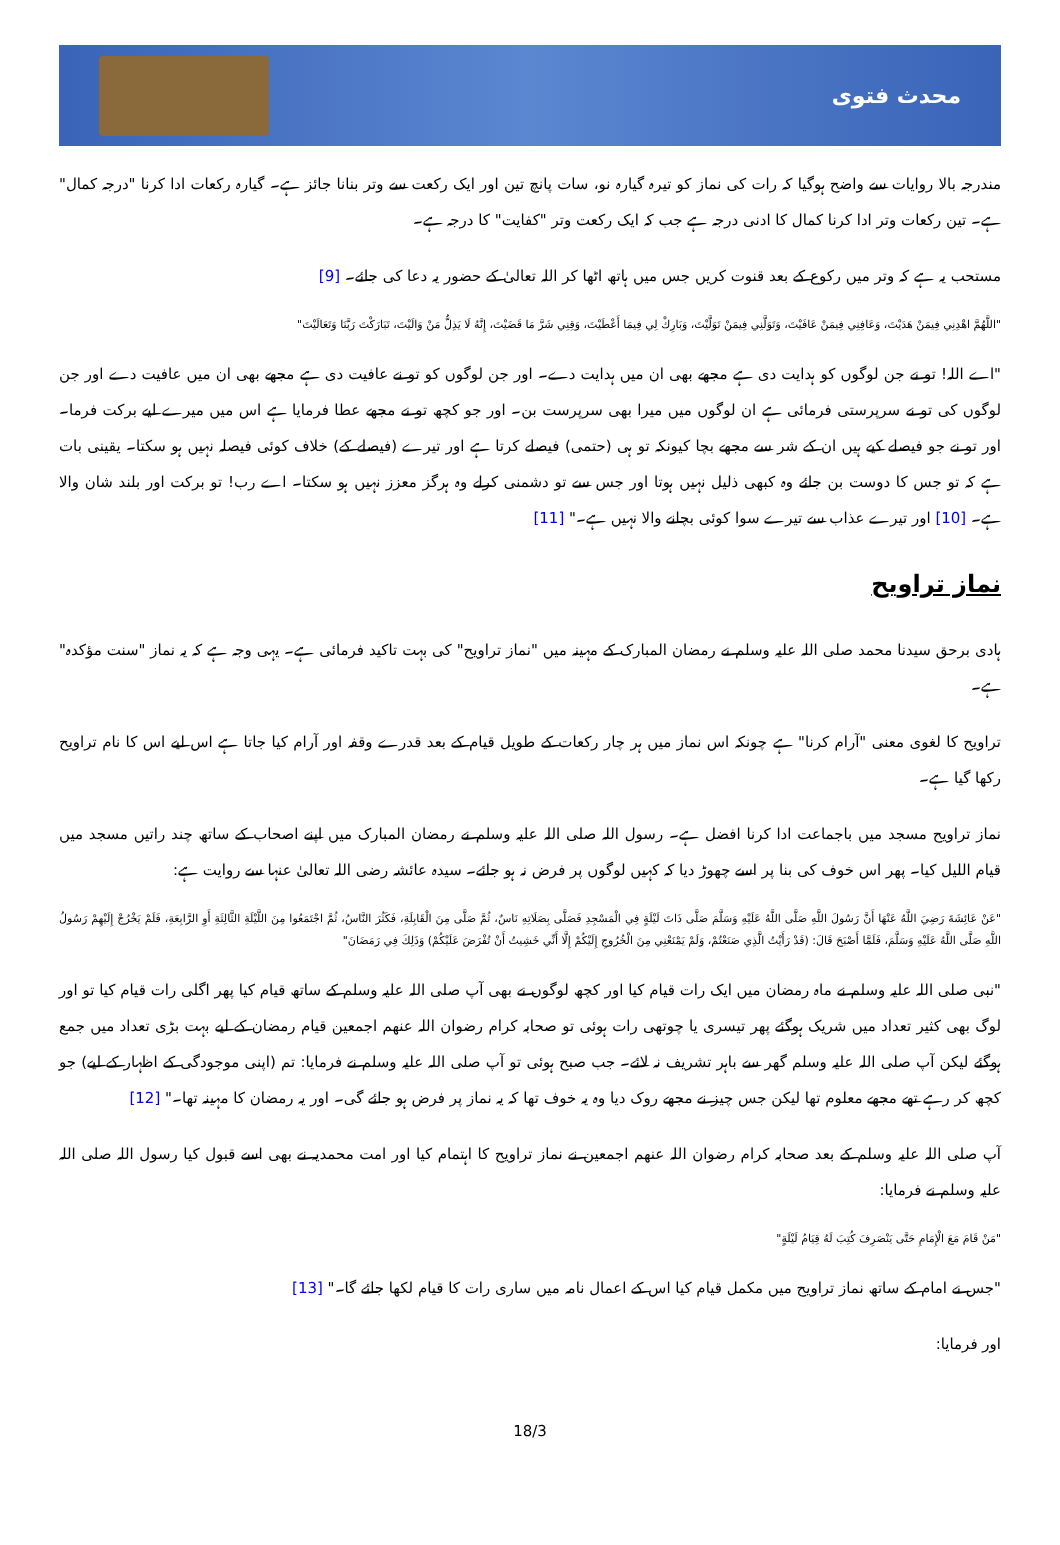محدث فتوی
مندرجہ بالا روایات سے واضح ہوگیا کہ رات کی نماز کو تیرہ گیارہ نو، سات پانچ تین اور ایک رکعت سے وتر بنانا جائز ہے۔ گیارہ رکعات ادا کرنا "درجہ کمال" ہے۔ تین رکعات وتر ادا کرنا کمال کا ادنی درجہ ہے جب کہ ایک رکعت وتر "کفایت" کا درجہ ہے۔
مستحب یہ ہے کہ وتر میں رکوع کے بعد قنوت کریں جس میں ہاتھ اٹھا کر اللہ تعالیٰ کے حضور یہ دعا کی جائے۔ [9]
"اللَّهُمَّ اهْدِنِي فِيمَنْ هَدَيْتَ، وَعَافِنِي فِيمَنْ عَافَيْتَ، وَتَوَلَّنِي فِيمَنْ تَوَلَّيْتَ، وَبَارِكْ لِي فِيمَا أَعْطَيْتَ، وَقِنِي شَرَّ مَا قَضَيْتَ، إِنَّهُ لَا يَذِلُّ مَنْ وَالَيْتَ، تَبَارَكْتَ رَبَّنَا وَتَعَالَيْتَ"
"اے اللہ! تو نے جن لوگوں کو ہدایت دی ہے مجھے بھی ان میں ہدایت دے۔ اور جن لوگوں کو تو نے عافیت دی ہے مجھے بھی ان میں عافیت دے اور جن لوگوں کی تو نے سرپرستی فرمائی ہے ان لوگوں میں میرا بھی سرپرست بن۔ اور جو کچھ تو نے مجھے عطا فرمایا ہے اس میں میرے لیے برکت فرما۔ اور تو نے جو فیصلے کیے ہیں ان کے شر سے مجھے بچا کیونکہ تو ہی (حتمی) فیصلے کرتا ہے اور تیرے (فیصلے کے) خلاف کوئی فیصلہ نہیں ہو سکتا۔ یقینی بات ہے کہ تو جس کا دوست بن جائے وہ کبھی ذلیل نہیں ہوتا اور جس سے تو دشمنی کرلے وہ ہرگز معزز نہیں ہو سکتا۔ اے رب! تو برکت اور بلند شان والا ہے۔ [10] اور تیرے عذاب سے تیرے سوا کوئی بچانے والا نہیں ہے۔" [11]
نماز تراویح
ہادی برحق سیدنا محمد صلی اللہ علیہ وسلم نے رمضان المبارک کے مہینہ میں "نماز تراویح" کی بہت تاکید فرمائی ہے۔ یہی وجہ ہے کہ یہ نماز "سنت مؤکدہ" ہے۔
تراویح کا لغوی معنی "آرام کرنا" ہے چونکہ اس نماز میں ہر چار رکعات کے طویل قیام کے بعد قدرے وقفہ اور آرام کیا جاتا ہے اس لیے اس کا نام تراویح رکھا گیا ہے۔
نماز تراویح مسجد میں باجماعت ادا کرنا افضل ہے۔ رسول اللہ صلی اللہ علیہ وسلم نے رمضان المبارک میں اپنے اصحاب کے ساتھ چند راتیں مسجد میں قیام اللیل کیا۔ پھر اس خوف کی بنا پر اسے چھوڑ دیا کہ کہیں لوگوں پر فرض نہ ہو جائے۔ سیدہ عائشہ رضی اللہ تعالیٰ عنہا سے روایت ہے:
"عَنْ عَائِشَةَ رَضِيَ اللَّهُ عَنْهَا أَنَّ رَسُولَ اللَّهِ صَلَّى اللَّهُ عَلَيْهِ وَسَلَّمَ صَلَّى ذَاتَ لَيْلَةٍ فِي الْمَسْجِدِ فَصَلَّى بِصَلَاتِهِ نَاسٌ، ثُمَّ صَلَّى مِنَ الْقَابِلَةِ، فَكَثُرَ النَّاسُ، ثُمَّ اجْتَمَعُوا مِنَ اللَّيْلَةِ الثَّالِثَةِ أَوِ الرَّابِعَةِ، فَلَمْ يَخْرُجْ إِلَيْهِمْ رَسُولُ اللَّهِ صَلَّى اللَّهُ عَلَيْهِ وَسَلَّمَ، فَلَمَّا أَصْبَحَ قَالَ: (قَدْ رَأَيْتُ الَّذِي صَنَعْتُمْ، وَلَمْ يَمْنَعْنِي مِنَ الْخُرُوجِ إِلَيْكُمْ إِلَّا أَنِّي خَشِيتُ أَنْ تُفْرَضَ عَلَيْكُمْ) وَذَلِكَ فِي رَمَضَانَ"
"نبی صلی اللہ علیہ وسلم نے ماہ رمضان میں ایک رات قیام کیا اور کچھ لوگوں نے بھی آپ صلی اللہ علیہ وسلم کے ساتھ قیام کیا پھر اگلی رات قیام کیا تو اور لوگ بھی کثیر تعداد میں شریک ہوگئے پھر تیسری یا چوتھی رات ہوئی تو صحابہ کرام رضوان اللہ عنھم اجمعین قیام رمضان کے لیے بہت بڑی تعداد میں جمع ہوگئے لیکن آپ صلی اللہ علیہ وسلم گھر سے باہر تشریف نہ لائے۔ جب صبح ہوئی تو آپ صلی اللہ علیہ وسلم نے فرمایا: تم (اپنی موجودگی کے اظہار کے لیے) جو کچھ کر رہے تھے مجھے معلوم تھا لیکن جس چیز نے مجھے روک دیا وہ یہ خوف تھا کہ یہ نماز پر فرض ہو جائے گی۔ اور یہ رمضان کا مہینہ تھا۔" [12]
آپ صلی اللہ علیہ وسلم کے بعد صحابہ کرام رضوان اللہ عنھم اجمعین نے نماز تراویح کا اہتمام کیا اور امت محمدیہ نے بھی اسے قبول کیا رسول اللہ صلی اللہ علیہ وسلم نے فرمایا:
"مَنْ قَامَ مَعَ الْإِمَامِ حَتَّى يَنْصَرِفَ كُتِبَ لَهُ قِيَامُ لَيْلَةٍ"
"جس نے امام کے ساتھ نماز تراویح میں مکمل قیام کیا اس کے اعمال نامہ میں ساری رات کا قیام لکھا جائے گا۔" [13]
اور فرمایا:
18/3